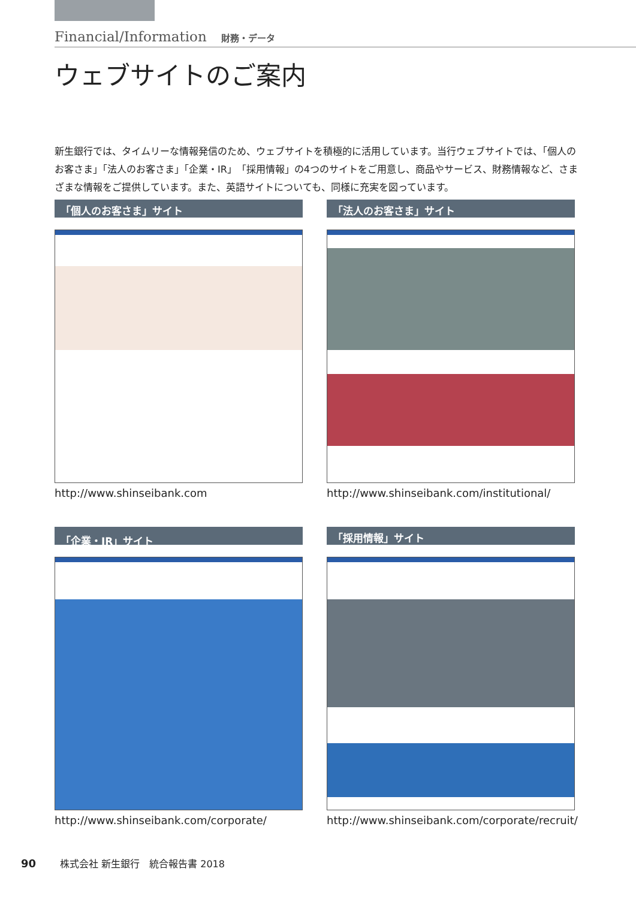Financial/Information 財務・データ
ウェブサイトのご案内
新生銀行では、タイムリーな情報発信のため、ウェブサイトを積極的に活用しています。当行ウェブサイトでは、「個人のお客さま」「法人のお客さま」「企業・IR」「採用情報」の4つのサイトをご用意し、商品やサービス、財務情報など、さまざまな情報をご提供しています。また、英語サイトについても、同様に充実を図っています。
「個人のお客さま」サイト
http://www.shinseibank.com
「法人のお客さま」サイト
http://www.shinseibank.com/institutional/
「企業・IR」サイト
http://www.shinseibank.com/corporate/
「採用情報」サイト
http://www.shinseibank.com/corporate/recruit/
90 株式会社 新生銀行　統合報告書 2018